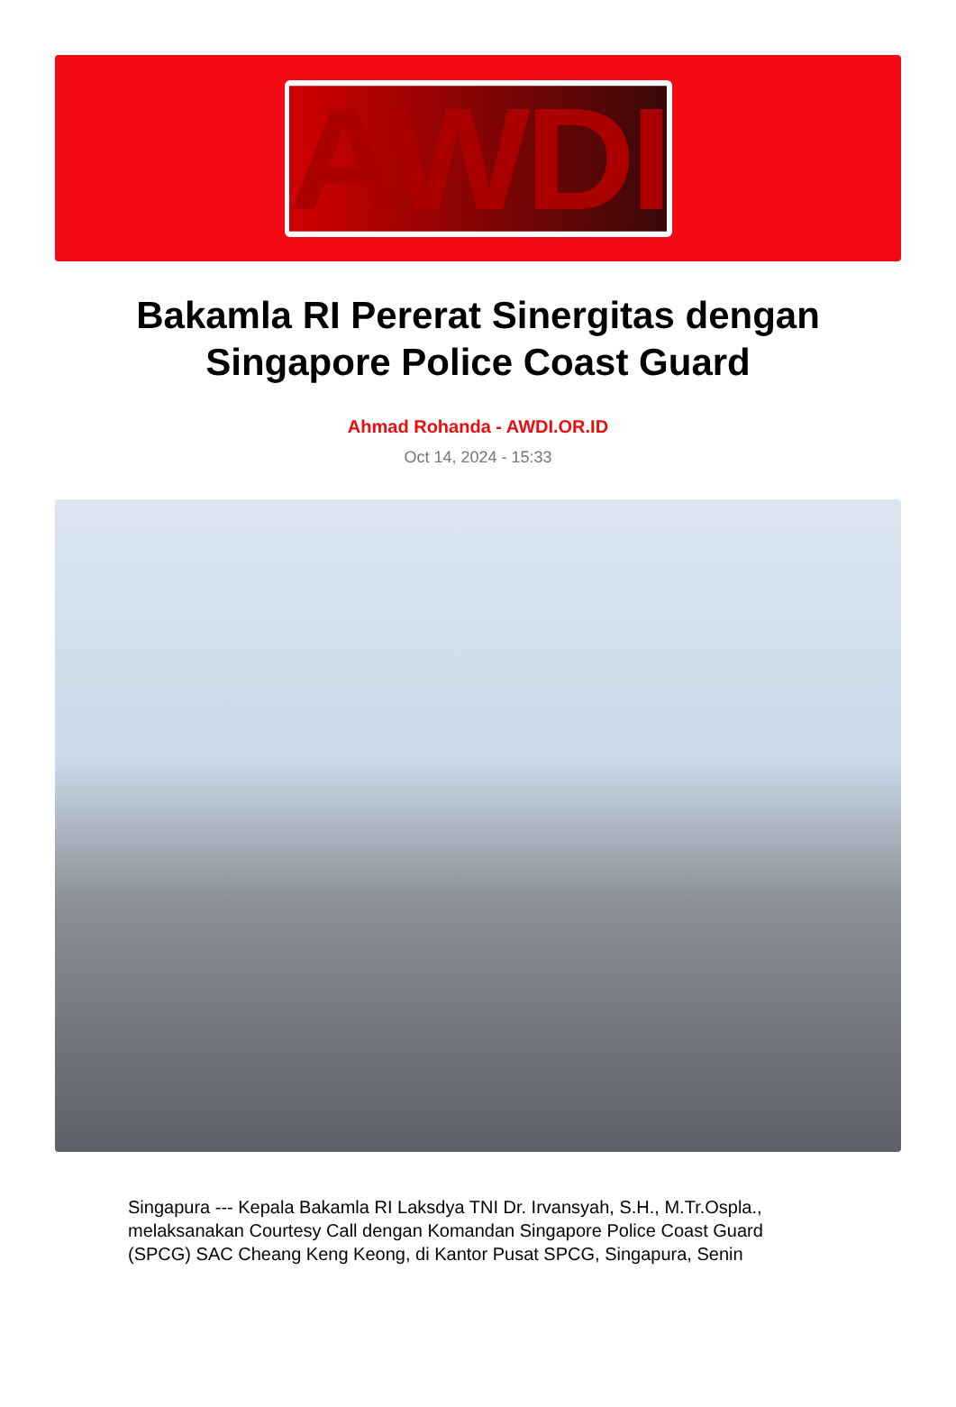AWDI
Bakamla RI Pererat Sinergitas dengan Singapore Police Coast Guard
Ahmad Rohanda - AWDI.OR.ID
Oct 14, 2024 - 15:33
Singapura --- Kepala Bakamla RI Laksdya TNI Dr. Irvansyah, S.H., M.Tr.Ospla., melaksanakan Courtesy Call dengan Komandan Singapore Police Coast Guard (SPCG) SAC Cheang Keng Keong, di Kantor Pusat SPCG, Singapura, Senin